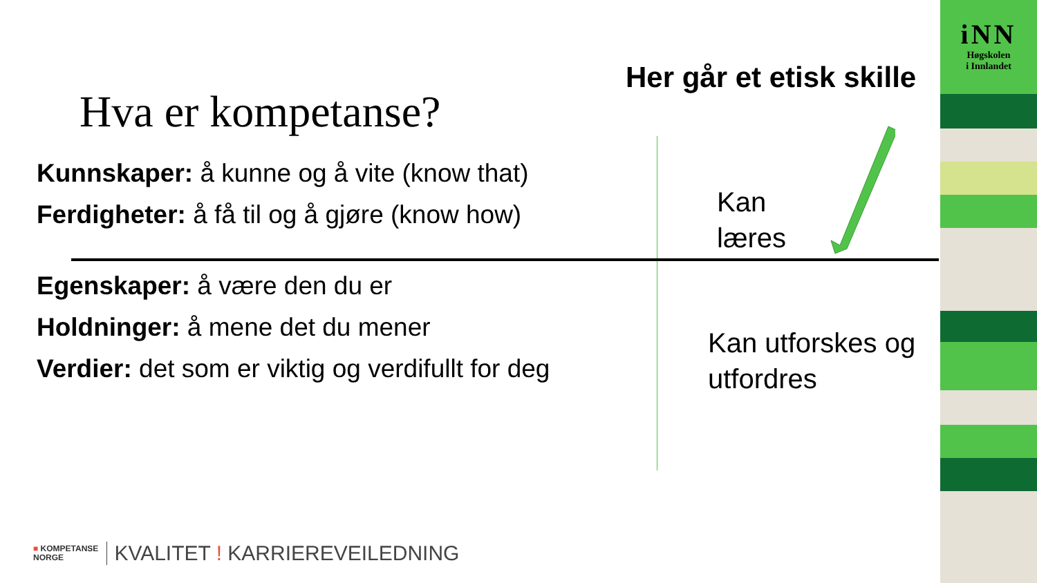iNN
Høgskolen
i Innlandet
Her går et etisk skille
Hva er kompetanse?
Kunnskaper: å kunne og å vite (know that)
Ferdigheter: å få til og å gjøre (know how)
Kan
læres
Egenskaper: å være den du er
Holdninger: å mene det du mener
Verdier: det som er viktig og verdifullt for deg
Kan utforskes og
utfordres
■ KOMPETANSE
NORGE KVALITET ! KARRIEREVEILEDNING